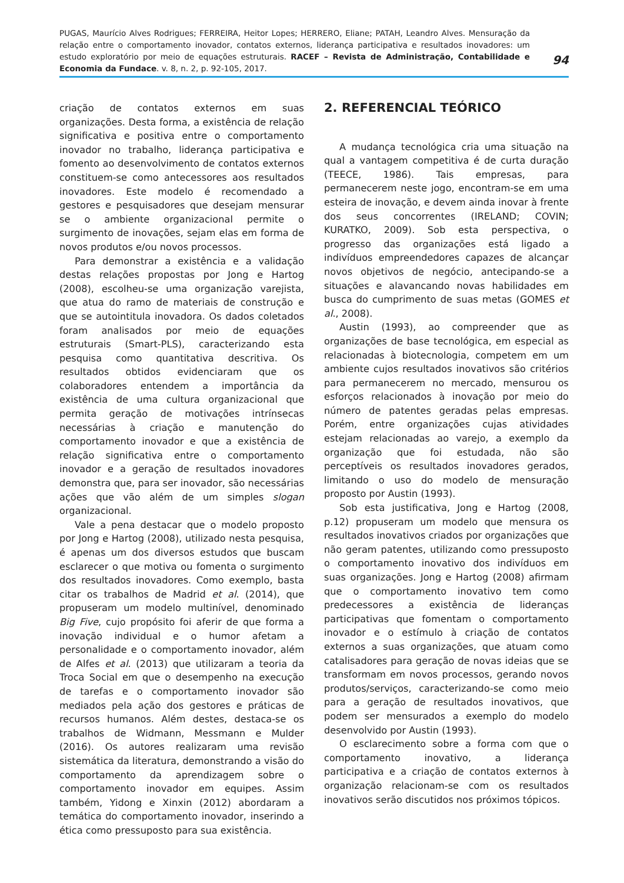PUGAS, Maurício Alves Rodrigues; FERREIRA, Heitor Lopes; HERRERO, Eliane; PATAH, Leandro Alves. Mensuração da relação entre o comportamento inovador, contatos externos, liderança participativa e resultados inovadores: um estudo exploratório por meio de equações estruturais. RACEF – Revista de Administração, Contabilidade e Economia da Fundace. v. 8, n. 2, p. 92-105, 2017.
94
criação de contatos externos em suas organizações. Desta forma, a existência de relação significativa e positiva entre o comportamento inovador no trabalho, liderança participativa e fomento ao desenvolvimento de contatos externos constituem-se como antecessores aos resultados inovadores. Este modelo é recomendado a gestores e pesquisadores que desejam mensurar se o ambiente organizacional permite o surgimento de inovações, sejam elas em forma de novos produtos e/ou novos processos.
Para demonstrar a existência e a validação destas relações propostas por Jong e Hartog (2008), escolheu-se uma organização varejista, que atua do ramo de materiais de construção e que se autointitula inovadora. Os dados coletados foram analisados por meio de equações estruturais (Smart-PLS), caracterizando esta pesquisa como quantitativa descritiva. Os resultados obtidos evidenciaram que os colaboradores entendem a importância da existência de uma cultura organizacional que permita geração de motivações intrínsecas necessárias à criação e manutenção do comportamento inovador e que a existência de relação significativa entre o comportamento inovador e a geração de resultados inovadores demonstra que, para ser inovador, são necessárias ações que vão além de um simples slogan organizacional.
Vale a pena destacar que o modelo proposto por Jong e Hartog (2008), utilizado nesta pesquisa, é apenas um dos diversos estudos que buscam esclarecer o que motiva ou fomenta o surgimento dos resultados inovadores. Como exemplo, basta citar os trabalhos de Madrid et al. (2014), que propuseram um modelo multinível, denominado Big Five, cujo propósito foi aferir de que forma a inovação individual e o humor afetam a personalidade e o comportamento inovador, além de Alfes et al. (2013) que utilizaram a teoria da Troca Social em que o desempenho na execução de tarefas e o comportamento inovador são mediados pela ação dos gestores e práticas de recursos humanos. Além destes, destaca-se os trabalhos de Widmann, Messmann e Mulder (2016). Os autores realizaram uma revisão sistemática da literatura, demonstrando a visão do comportamento da aprendizagem sobre o comportamento inovador em equipes. Assim também, Yidong e Xinxin (2012) abordaram a temática do comportamento inovador, inserindo a ética como pressuposto para sua existência.
2. REFERENCIAL TEÓRICO
A mudança tecnológica cria uma situação na qual a vantagem competitiva é de curta duração (TEECE, 1986). Tais empresas, para permanecerem neste jogo, encontram-se em uma esteira de inovação, e devem ainda inovar à frente dos seus concorrentes (IRELAND; COVIN; KURATKO, 2009). Sob esta perspectiva, o progresso das organizações está ligado a indivíduos empreendedores capazes de alcançar novos objetivos de negócio, antecipando-se a situações e alavancando novas habilidades em busca do cumprimento de suas metas (GOMES et al., 2008).
Austin (1993), ao compreender que as organizações de base tecnológica, em especial as relacionadas à biotecnologia, competem em um ambiente cujos resultados inovativos são critérios para permanecerem no mercado, mensurou os esforços relacionados à inovação por meio do número de patentes geradas pelas empresas. Porém, entre organizações cujas atividades estejam relacionadas ao varejo, a exemplo da organização que foi estudada, não são perceptíveis os resultados inovadores gerados, limitando o uso do modelo de mensuração proposto por Austin (1993).
Sob esta justificativa, Jong e Hartog (2008, p.12) propuseram um modelo que mensura os resultados inovativos criados por organizações que não geram patentes, utilizando como pressuposto o comportamento inovativo dos indivíduos em suas organizações. Jong e Hartog (2008) afirmam que o comportamento inovativo tem como predecessores a existência de lideranças participativas que fomentam o comportamento inovador e o estímulo à criação de contatos externos a suas organizações, que atuam como catalisadores para geração de novas ideias que se transformam em novos processos, gerando novos produtos/serviços, caracterizando-se como meio para a geração de resultados inovativos, que podem ser mensurados a exemplo do modelo desenvolvido por Austin (1993).
O esclarecimento sobre a forma com que o comportamento inovativo, a liderança participativa e a criação de contatos externos à organização relacionam-se com os resultados inovativos serão discutidos nos próximos tópicos.